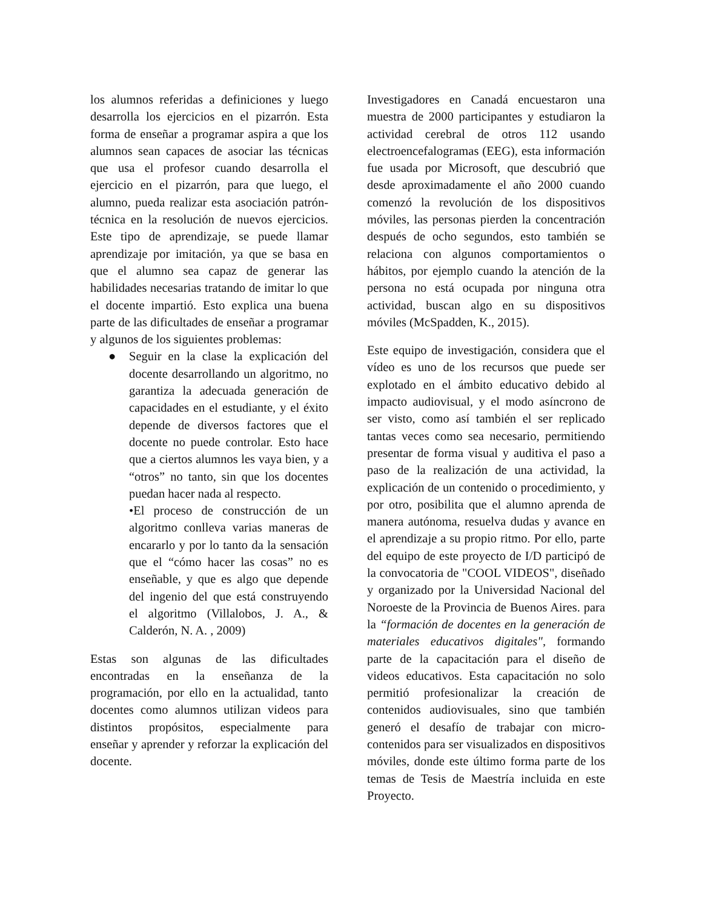los alumnos referidas a definiciones y luego desarrolla los ejercicios en el pizarrón. Esta forma de enseñar a programar aspira a que los alumnos sean capaces de asociar las técnicas que usa el profesor cuando desarrolla el ejercicio en el pizarrón, para que luego, el alumno, pueda realizar esta asociación patrón-técnica en la resolución de nuevos ejercicios. Este tipo de aprendizaje, se puede llamar aprendizaje por imitación, ya que se basa en que el alumno sea capaz de generar las habilidades necesarias tratando de imitar lo que el docente impartió. Esto explica una buena parte de las dificultades de enseñar a programar y algunos de los siguientes problemas:
● Seguir en la clase la explicación del docente desarrollando un algoritmo, no garantiza la adecuada generación de capacidades en el estudiante, y el éxito depende de diversos factores que el docente no puede controlar. Esto hace que a ciertos alumnos les vaya bien, y a “otros” no tanto, sin que los docentes puedan hacer nada al respecto.
•El proceso de construcción de un algoritmo conlleva varias maneras de encararlo y por lo tanto da la sensación que el “cómo hacer las cosas” no es enseñable, y que es algo que depende del ingenio del que está construyendo el algoritmo (Villalobos, J. A., & Calderón, N. A. , 2009)
Estas son algunas de las dificultades encontradas en la enseñanza de la programación, por ello en la actualidad, tanto docentes como alumnos utilizan videos para distintos propósitos, especialmente para enseñar y aprender y reforzar la explicación del docente.
Investigadores en Canadá encuestaron una muestra de 2000 participantes y estudiaron la actividad cerebral de otros 112 usando electroencefalogramas (EEG), esta información fue usada por Microsoft, que descubrió que desde aproximadamente el año 2000 cuando comenzó la revolución de los dispositivos móviles, las personas pierden la concentración después de ocho segundos, esto también se relaciona con algunos comportamientos o hábitos, por ejemplo cuando la atención de la persona no está ocupada por ninguna otra actividad, buscan algo en su dispositivos móviles (McSpadden, K., 2015).
Este equipo de investigación, considera que el vídeo es uno de los recursos que puede ser explotado en el ámbito educativo debido al impacto audiovisual, y el modo asíncrono de ser visto, como así también el ser replicado tantas veces como sea necesario, permitiendo presentar de forma visual y auditiva el paso a paso de la realización de una actividad, la explicación de un contenido o procedimiento, y por otro, posibilita que el alumno aprenda de manera autónoma, resuelva dudas y avance en el aprendizaje a su propio ritmo. Por ello, parte del equipo de este proyecto de I/D participó de la convocatoria de "COOL VIDEOS", diseñado y organizado por la Universidad Nacional del Noroeste de la Provincia de Buenos Aires. para la “formación de docentes en la generación de materiales educativos digitales", formando parte de la capacitación para el diseño de videos educativos. Esta capacitación no solo permitió profesionalizar la creación de contenidos audiovisuales, sino que también generó el desafío de trabajar con micro-contenidos para ser visualizados en dispositivos móviles, donde este último forma parte de los temas de Tesis de Maestría incluida en este Proyecto.